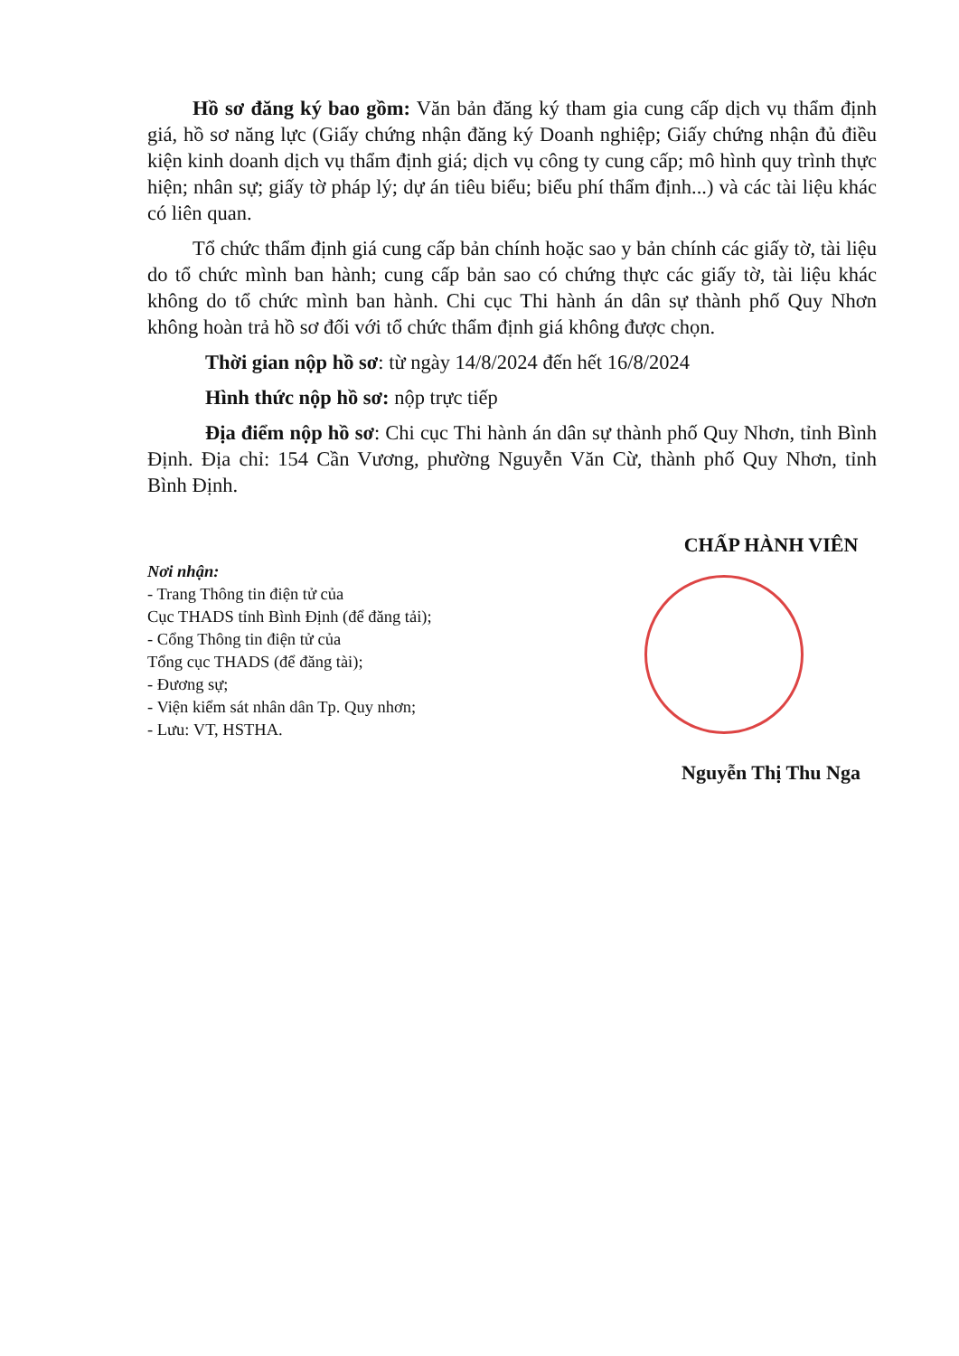Hồ sơ đăng ký bao gồm: Văn bản đăng ký tham gia cung cấp dịch vụ thẩm định giá, hồ sơ năng lực (Giấy chứng nhận đăng ký Doanh nghiệp; Giấy chứng nhận đủ điều kiện kinh doanh dịch vụ thẩm định giá; dịch vụ công ty cung cấp; mô hình quy trình thực hiện; nhân sự; giấy tờ pháp lý; dự án tiêu biểu; biểu phí thẩm định...) và các tài liệu khác có liên quan.
Tổ chức thẩm định giá cung cấp bản chính hoặc sao y bản chính các giấy tờ, tài liệu do tổ chức mình ban hành; cung cấp bản sao có chứng thực các giấy tờ, tài liệu khác không do tổ chức mình ban hành. Chi cục Thi hành án dân sự thành phố Quy Nhơn không hoàn trả hồ sơ đối với tổ chức thẩm định giá không được chọn.
Thời gian nộp hồ sơ: từ ngày 14/8/2024 đến hết 16/8/2024
Hình thức nộp hồ sơ: nộp trực tiếp
Địa điểm nộp hồ sơ: Chi cục Thi hành án dân sự thành phố Quy Nhơn, tỉnh Bình Định. Địa chỉ: 154 Cần Vương, phường Nguyễn Văn Cừ, thành phố Quy Nhơn, tỉnh Bình Định.
Nơi nhận:
- Trang Thông tin điện tử của
Cục THADS tỉnh Bình Định (để đăng tải);
- Cổng Thông tin điện tử của
Tổng cục THADS (để đăng tài);
- Đương sự;
- Viện kiểm sát nhân dân Tp. Quy nhơn;
- Lưu: VT, HSTHA.
CHẤP HÀNH VIÊN
Nguyễn Thị Thu Nga